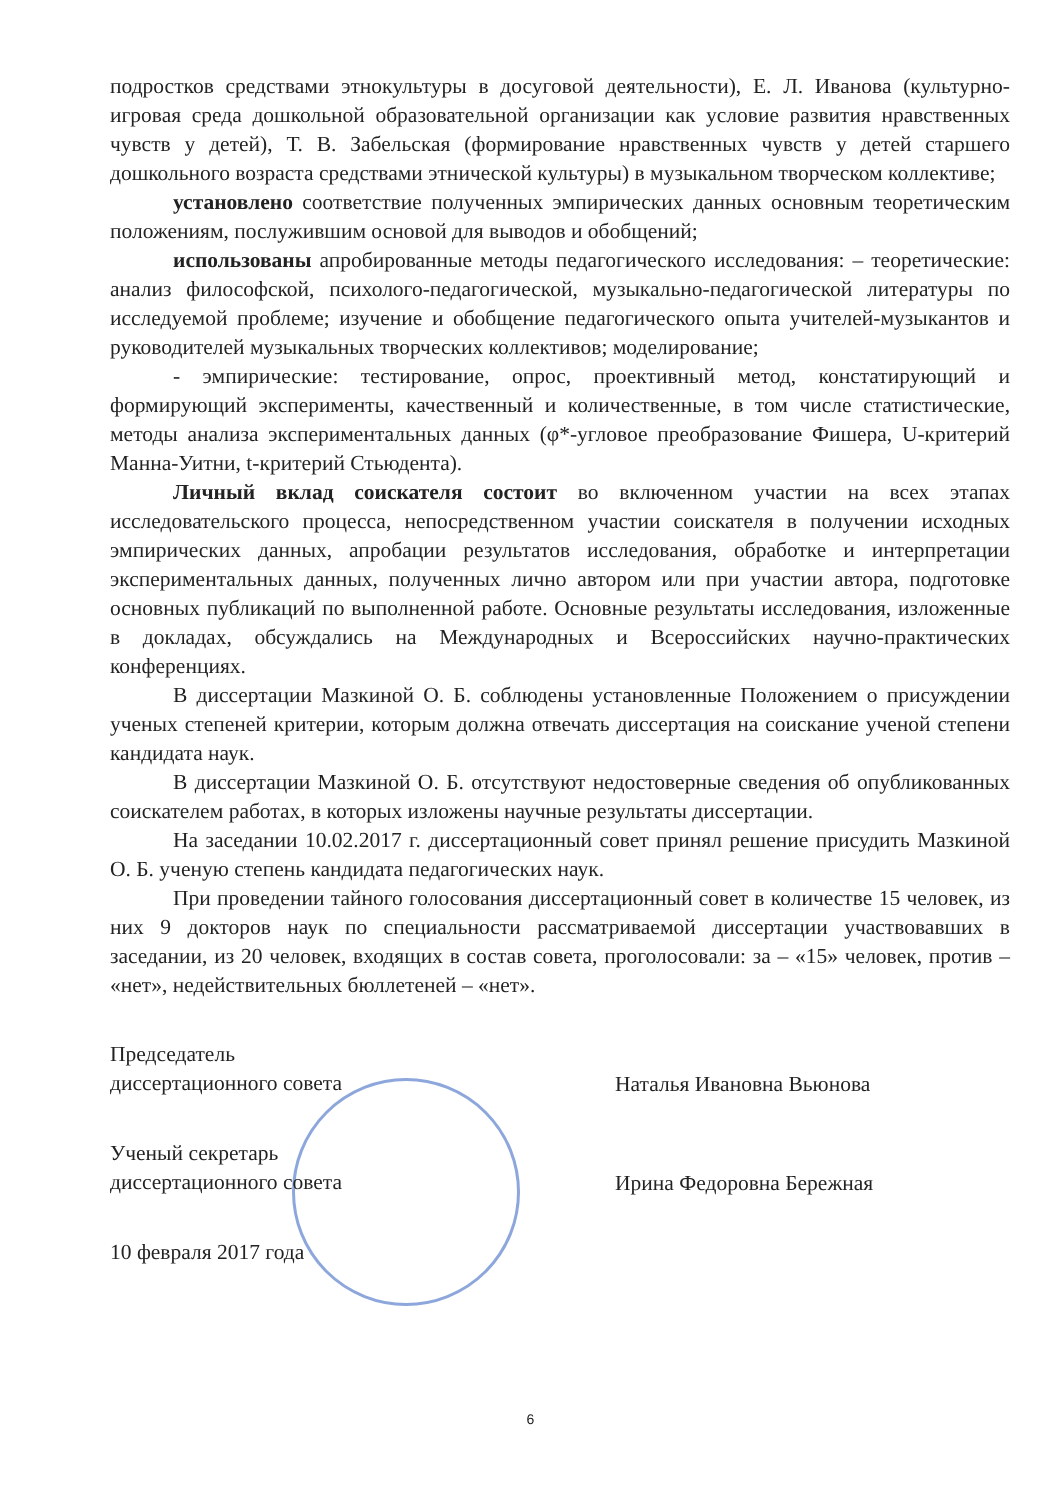подростков средствами этнокультуры в досуговой деятельности), Е. Л. Иванова (культурно-игровая среда дошкольной образовательной организации как условие развития нравственных чувств у детей), Т. В. Забельская (формирование нравственных чувств у детей старшего дошкольного возраста средствами этнической культуры) в музыкальном творческом коллективе;
установлено соответствие полученных эмпирических данных основным теоретическим положениям, послужившим основой для выводов и обобщений;
использованы апробированные методы педагогического исследования: – теоретические: анализ философской, психолого-педагогической, музыкально-педагогической литературы по исследуемой проблеме; изучение и обобщение педагогического опыта учителей-музыкантов и руководителей музыкальных творческих коллективов; моделирование;
- эмпирические: тестирование, опрос, проективный метод, констатирующий и формирующий эксперименты, качественный и количественные, в том числе статистические, методы анализа экспериментальных данных (φ*-угловое преобразование Фишера, U-критерий Манна-Уитни, t-критерий Стьюдента).
Личный вклад соискателя состоит во включенном участии на всех этапах исследовательского процесса, непосредственном участии соискателя в получении исходных эмпирических данных, апробации результатов исследования, обработке и интерпретации экспериментальных данных, полученных лично автором или при участии автора, подготовке основных публикаций по выполненной работе. Основные результаты исследования, изложенные в докладах, обсуждались на Международных и Всероссийских научно-практических конференциях.
В диссертации Мазкиной О. Б. соблюдены установленные Положением о присуждении ученых степеней критерии, которым должна отвечать диссертация на соискание ученой степени кандидата наук.
В диссертации Мазкиной О. Б. отсутствуют недостоверные сведения об опубликованных соискателем работах, в которых изложены научные результаты диссертации.
На заседании 10.02.2017 г. диссертационный совет принял решение присудить Мазкиной О. Б. ученую степень кандидата педагогических наук.
При проведении тайного голосования диссертационный совет в количестве 15 человек, из них 9 докторов наук по специальности рассматриваемой диссертации участвовавших в заседании, из 20 человек, входящих в состав совета, проголосовали: за – «15» человек, против – «нет», недействительных бюллетеней – «нет».
Председатель
диссертационного совета
Наталья Ивановна Вьюнова
Ученый секретарь
диссертационного совета
Ирина Федоровна Бережная
10 февраля 2017 года
6